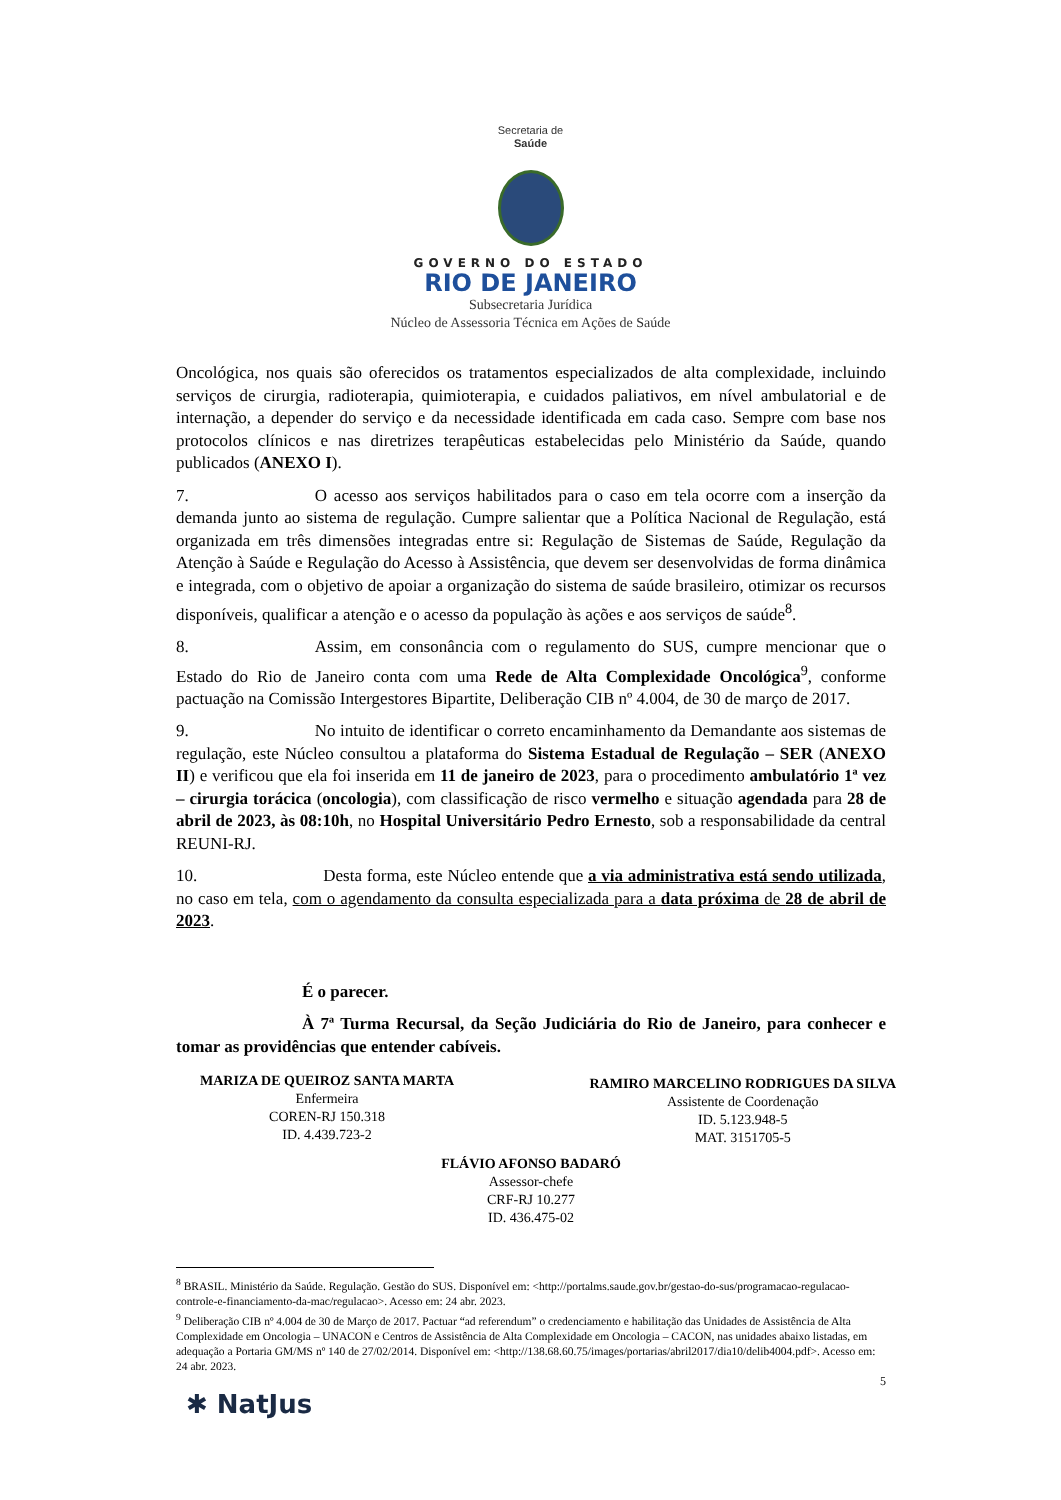Secretaria de
Saúde
GOVERNO DO ESTADO
RIO DE JANEIRO
Subsecretaria Jurídica
Núcleo de Assessoria Técnica em Ações de Saúde
Oncológica, nos quais são oferecidos os tratamentos especializados de alta complexidade, incluindo serviços de cirurgia, radioterapia, quimioterapia, e cuidados paliativos, em nível ambulatorial e de internação, a depender do serviço e da necessidade identificada em cada caso. Sempre com base nos protocolos clínicos e nas diretrizes terapêuticas estabelecidas pelo Ministério da Saúde, quando publicados (ANEXO I).
7. O acesso aos serviços habilitados para o caso em tela ocorre com a inserção da demanda junto ao sistema de regulação. Cumpre salientar que a Política Nacional de Regulação, está organizada em três dimensões integradas entre si: Regulação de Sistemas de Saúde, Regulação da Atenção à Saúde e Regulação do Acesso à Assistência, que devem ser desenvolvidas de forma dinâmica e integrada, com o objetivo de apoiar a organização do sistema de saúde brasileiro, otimizar os recursos disponíveis, qualificar a atenção e o acesso da população às ações e aos serviços de saúde<sup>8</sup>.
8. Assim, em consonância com o regulamento do SUS, cumpre mencionar que o Estado do Rio de Janeiro conta com uma Rede de Alta Complexidade Oncológica<sup>9</sup>, conforme pactuação na Comissão Intergestores Bipartite, Deliberação CIB nº 4.004, de 30 de março de 2017.
9. No intuito de identificar o correto encaminhamento da Demandante aos sistemas de regulação, este Núcleo consultou a plataforma do Sistema Estadual de Regulação – SER (ANEXO II) e verificou que ela foi inserida em 11 de janeiro de 2023, para o procedimento ambulatório 1ª vez – cirurgia torácica (oncologia), com classificação de risco vermelho e situação agendada para 28 de abril de 2023, às 08:10h, no Hospital Universitário Pedro Ernesto, sob a responsabilidade da central REUNI-RJ.
10. Desta forma, este Núcleo entende que a via administrativa está sendo utilizada, no caso em tela, com o agendamento da consulta especializada para a data próxima de 28 de abril de 2023.
É o parecer.
À 7ª Turma Recursal, da Seção Judiciária do Rio de Janeiro, para conhecer e tomar as providências que entender cabíveis.
MARIZA DE QUEIROZ SANTA MARTA
Enfermeira
COREN-RJ 150.318
ID. 4.439.723-2
RAMIRO MARCELINO RODRIGUES DA SILVA
Assistente de Coordenação
ID. 5.123.948-5
MAT. 3151705-5
FLÁVIO AFONSO BADARÓ
Assessor-chefe
CRF-RJ 10.277
ID. 436.475-02
<sup>8</sup> BRASIL. Ministério da Saúde. Regulação. Gestão do SUS. Disponível em: <http://portalms.saude.gov.br/gestao-do-sus/programacao-regulacao-controle-e-financiamento-da-mac/regulacao>. Acesso em: 24 abr. 2023.
<sup>9</sup> Deliberação CIB nº 4.004 de 30 de Março de 2017. Pactuar “ad referendum” o credenciamento e habilitação das Unidades de Assistência de Alta Complexidade em Oncologia – UNACON e Centros de Assistência de Alta Complexidade em Oncologia – CACON, nas unidades abaixo listadas, em adequação a Portaria GM/MS nº 140 de 27/02/2014. Disponível em: <http://138.68.60.75/images/portarias/abril2017/dia10/delib4004.pdf>. Acesso em: 24 abr. 2023.
5
✱ NatJus